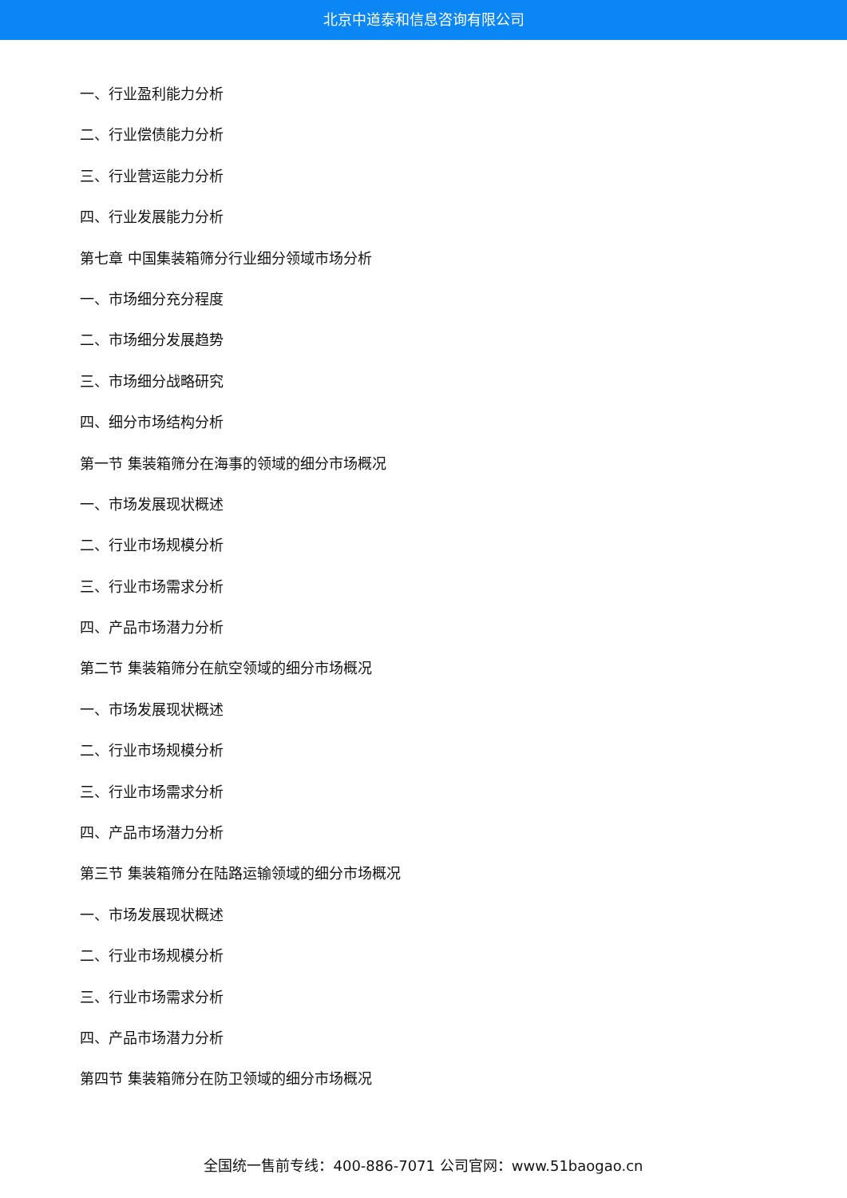北京中道泰和信息咨询有限公司
一、行业盈利能力分析
二、行业偿债能力分析
三、行业营运能力分析
四、行业发展能力分析
第七章 中国集装箱筛分行业细分领域市场分析
一、市场细分充分程度
二、市场细分发展趋势
三、市场细分战略研究
四、细分市场结构分析
第一节 集装箱筛分在海事的领域的细分市场概况
一、市场发展现状概述
二、行业市场规模分析
三、行业市场需求分析
四、产品市场潜力分析
第二节 集装箱筛分在航空领域的细分市场概况
一、市场发展现状概述
二、行业市场规模分析
三、行业市场需求分析
四、产品市场潜力分析
第三节 集装箱筛分在陆路运输领域的细分市场概况
一、市场发展现状概述
二、行业市场规模分析
三、行业市场需求分析
四、产品市场潜力分析
第四节 集装箱筛分在防卫领域的细分市场概况
全国统一售前专线：400-886-7071 公司官网：www.51baogao.cn